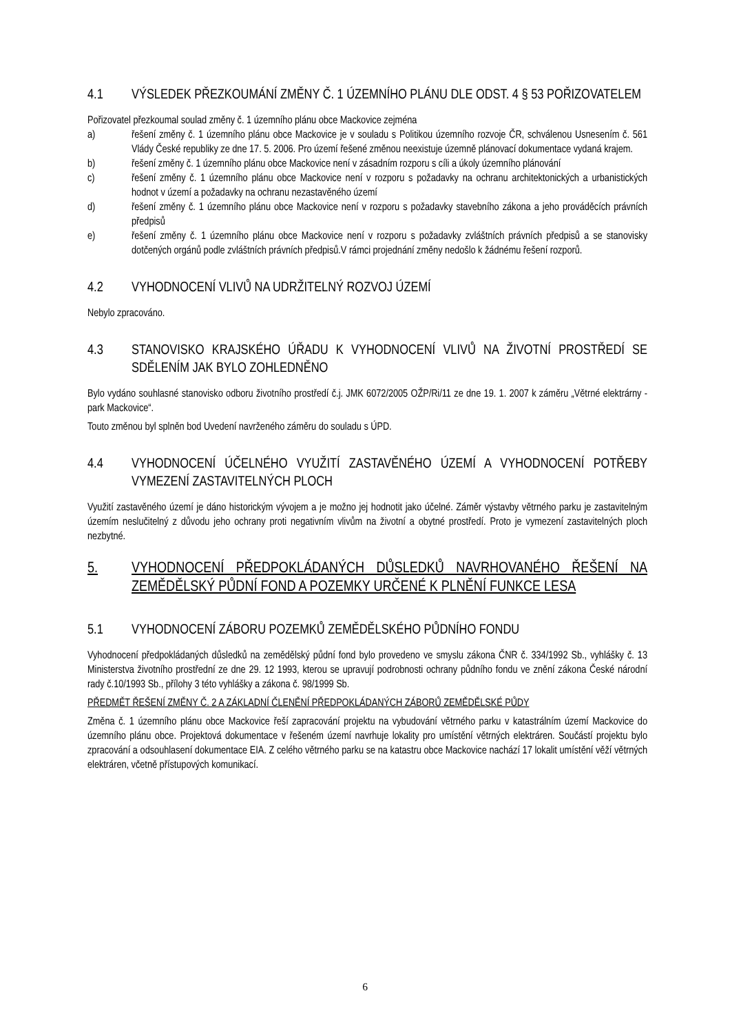4.1 VÝSLEDEK PŘEZKOUMÁNÍ ZMĚNY Č. 1 ÚZEMNÍHO PLÁNU DLE ODST. 4 § 53 POŘIZOVATELEM
Pořizovatel přezkoumal soulad změny č. 1 územního plánu obce Mackovice zejména
a) řešení změny č. 1 územního plánu obce Mackovice je v souladu s Politikou územního rozvoje ČR, schválenou Usnesením č. 561 Vlády České republiky ze dne 17. 5. 2006. Pro území řešené změnou neexistuje územně plánovací dokumentace vydaná krajem.
b) řešení změny č. 1 územního plánu obce Mackovice není v zásadním rozporu s cíli a úkoly územního plánování
c) řešení změny č. 1 územního plánu obce Mackovice není v rozporu s požadavky na ochranu architektonických a urbanistických hodnot v území a požadavky na ochranu nezastavěného území
d) řešení změny č. 1 územního plánu obce Mackovice není v rozporu s požadavky stavebního zákona a jeho prováděcích právních předpisů
e) řešení změny č. 1 územního plánu obce Mackovice není v rozporu s požadavky zvláštních právních předpisů a se stanovisky dotčených orgánů podle zvláštních právních předpisů.V rámci projednání změny nedošlo k žádnému řešení rozporů.
4.2 VYHODNOCENÍ VLIVŮ NA UDRŽITELNÝ ROZVOJ ÚZEMÍ
Nebylo zpracováno.
4.3 STANOVISKO KRAJSKÉHO ÚŘADU K VYHODNOCENÍ VLIVŮ NA ŽIVOTNÍ PROSTŘEDÍ SE SDĚLENÍM JAK BYLO ZOHLEDNĚNO
Bylo vydáno souhlasné stanovisko odboru životního prostředí č.j. JMK 6072/2005 OŽP/Ri/11 ze dne 19. 1. 2007 k záměru „Větrné elektrárny - park Mackovice“.
Touto změnou byl splněn bod Uvedení navrženého záměru do souladu s ÚPD.
4.4 VYHODNOCENÍ ÚČELNÉHO VYUŽITÍ ZASTAVĚNÉHO ÚZEMÍ A VYHODNOCENÍ POTŘEBY VYMEZENÍ ZASTAVITELNÝCH PLOCH
Využití zastavěného území je dáno historickým vývojem a je možno jej hodnotit jako účelné. Záměr výstavby větrného parku je zastavitelným územím neslučitelný z důvodu jeho ochrany proti negativním vlivům na životní a obytné prostředí. Proto je vymezení zastavitelných ploch nezbytné.
5. VYHODNOCENÍ PŘEDPOKLÁDANÝCH DŮSLEDKŮ NAVRHOVANÉHO ŘEŠENÍ NA ZEMĚDĚLSKÝ PŮDNÍ FOND A POZEMKY URČENÉ K PLNĚNÍ FUNKCE LESA
5.1 VYHODNOCENÍ ZÁBORU POZEMKŮ ZEMĚDĚLSKÉHO PŮDNÍHO FONDU
Vyhodnocení předpokládaných důsledků na zemědělský půdní fond bylo provedeno ve smyslu zákona ČNR č. 334/1992 Sb., vyhlášky č. 13 Ministerstva životního prostřední ze dne 29. 12 1993, kterou se upravují podrobnosti ochrany půdního fondu ve znění zákona České národní rady č.10/1993 Sb., přílohy 3 této vyhlášky a zákona č. 98/1999 Sb.
PŘEDMĚT ŘEŠENÍ ZMĚNY Č. 2 A ZÁKLADNÍ ČLENĚNÍ PŘEDPOKLÁDANÝCH ZÁBORŮ ZEMĚDĚLSKÉ PŮDY
Změna č. 1 územního plánu obce Mackovice řeší zapracování projektu na vybudování větrného parku v katastrálním území Mackovice do územního plánu obce. Projektová dokumentace v řešeném území navrhuje lokality pro umístění větrných elektráren. Součástí projektu bylo zpracování a odsouhlasení dokumentace EIA. Z celého větrného parku se na katastru obce Mackovice nachází 17 lokalit umístění věží větrných elektráren, včetně přístupových komunikací.
6